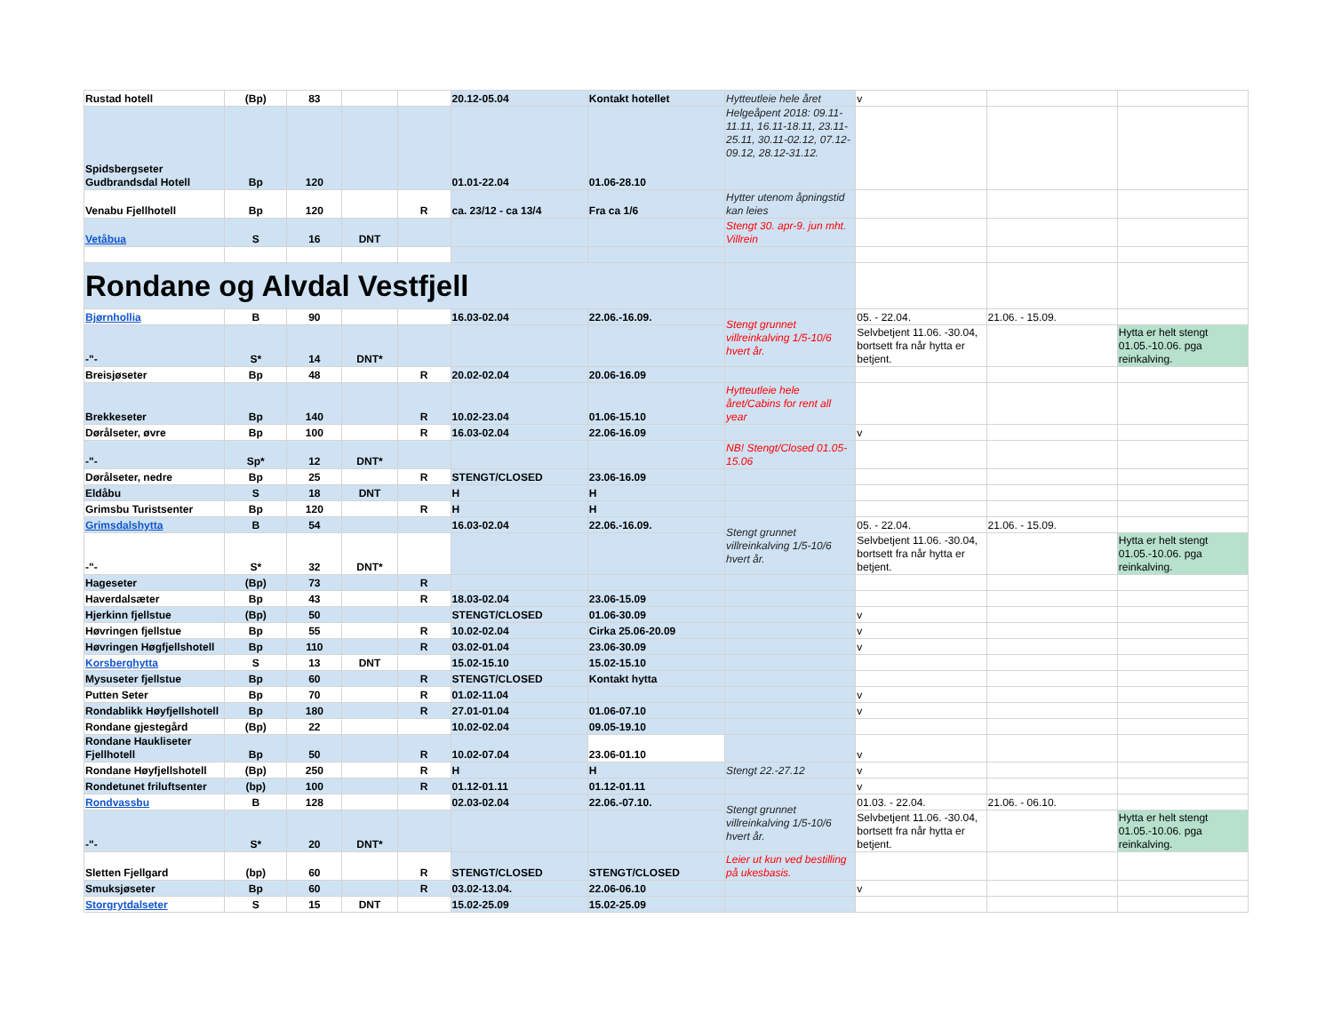| Rustad hotell | (Bp) | 83 | | | 20.12-05.04 | Kontakt hotellet | Hytteutleie hele året | v | | |
| Spidsbergseter Gudbrandsdal Hotell | Bp | 120 | | | 01.01-22.04 | 01.06-28.10 | Helgeåpent 2018: 09.11-11.11, 16.11-18.11, 23.11-25.11, 30.11-02.12, 07.12-09.12, 28.12-31.12. | | | |
| Venabu Fjellhotell | Bp | 120 | | R | ca. 23/12 - ca 13/4 | Fra ca 1/6 | Hytter utenom åpningstid kan leies | | | |
| Vetåbua | S | 16 | DNT | | | | Stengt 30. apr-9. jun mht. Villrein | | | |
| Rondane og Alvdal Vestfjell | | | | | | | | | | |
| Bjørnhollia | B | 90 | | | 16.03-02.04 | 22.06.-16.09. | Stengt grunnet villreinkalving 1/5-10/6 hvert år. | 05. - 22.04. | 21.06. - 15.09. | |
| -"- | S* | 14 | DNT* | | | | | Selvbetjent 11.06. -30.04, bortsett fra når hytta er betjent. | | Hytta er helt stengt 01.05.-10.06. pga reinkalving. |
| Breisjøseter | Bp | 48 | | R | 20.02-02.04 | 20.06-16.09 | | | | |
| Brekkeseter | Bp | 140 | | R | 10.02-23.04 | 01.06-15.10 | Hytteutleie hele året/Cabins for rent all year | | | |
| Dørålseter, øvre | Bp | 100 | | R | 16.03-02.04 | 22.06-16.09 | | v | | |
| -"- | Sp* | 12 | DNT* | | | | NB! Stengt/Closed 01.05-15.06 | | | |
| Dørålseter, nedre | Bp | 25 | | R | STENGT/CLOSED | 23.06-16.09 | | | | |
| Eldåbu | S | 18 | DNT | | H | H | | | | |
| Grimsbu Turistsenter | Bp | 120 | | R | H | H | | | | |
| Grimsdalshytta | B | 54 | | | 16.03-02.04 | 22.06.-16.09. | Stengt grunnet villreinkalving 1/5-10/6 hvert år. | 05. - 22.04. | 21.06. - 15.09. | |
| -"- | S* | 32 | DNT* | | | | | Selvbetjent 11.06. -30.04, bortsett fra når hytta er betjent. | | Hytta er helt stengt 01.05.-10.06. pga reinkalving. |
| Hageseter | (Bp) | 73 | | R | | | | | | |
| Haverdalsæter | Bp | 43 | | R | 18.03-02.04 | 23.06-15.09 | | | | |
| Hjerkinn fjellstue | (Bp) | 50 | | | STENGT/CLOSED | 01.06-30.09 | | v | | |
| Høvringen fjellstue | Bp | 55 | | R | 10.02-02.04 | Cirka 25.06-20.09 | | v | | |
| Høvringen Høgfjellshotell | Bp | 110 | | R | 03.02-01.04 | 23.06-30.09 | | v | | |
| Korsberghytta | S | 13 | DNT | | 15.02-15.10 | 15.02-15.10 | | | | |
| Mysuseter fjellstue | Bp | 60 | | R | STENGT/CLOSED | Kontakt hytta | | | | |
| Putten Seter | Bp | 70 | | R | 01.02-11.04 | | | v | | |
| Rondablikk Høyfjellshotell | Bp | 180 | | R | 27.01-01.04 | 01.06-07.10 | | v | | |
| Rondane gjestegård | (Bp) | 22 | | | 10.02-02.04 | 09.05-19.10 | | | | |
| Rondane Haukliseter Fjellhotell | Bp | 50 | | R | 10.02-07.04 | 23.06-01.10 | | v | | |
| Rondane Høyfjellshotell | (Bp) | 250 | | R | H | H | Stengt 22.-27.12 | v | | |
| Rondetunet friluftsenter | (bp) | 100 | | R | 01.12-01.11 | 01.12-01.11 | | v | | |
| Rondvassbu | B | 128 | | | 02.03-02.04 | 22.06.-07.10. | Stengt grunnet villreinkalving 1/5-10/6 hvert år. | 01.03. - 22.04. | 21.06. - 06.10. | |
| -"- | S* | 20 | DNT* | | | | | Selvbetjent 11.06. -30.04, bortsett fra når hytta er betjent. | | Hytta er helt stengt 01.05.-10.06. pga reinkalving. |
| Sletten Fjellgard | (bp) | 60 | | R | STENGT/CLOSED | STENGT/CLOSED | Leier ut kun ved bestilling på ukesbasis. | | | |
| Smuksjøseter | Bp | 60 | | R | 03.02-13.04. | 22.06-06.10 | | v | | |
| Storgrytdalseter | S | 15 | DNT | | 15.02-25.09 | 15.02-25.09 | | | | |